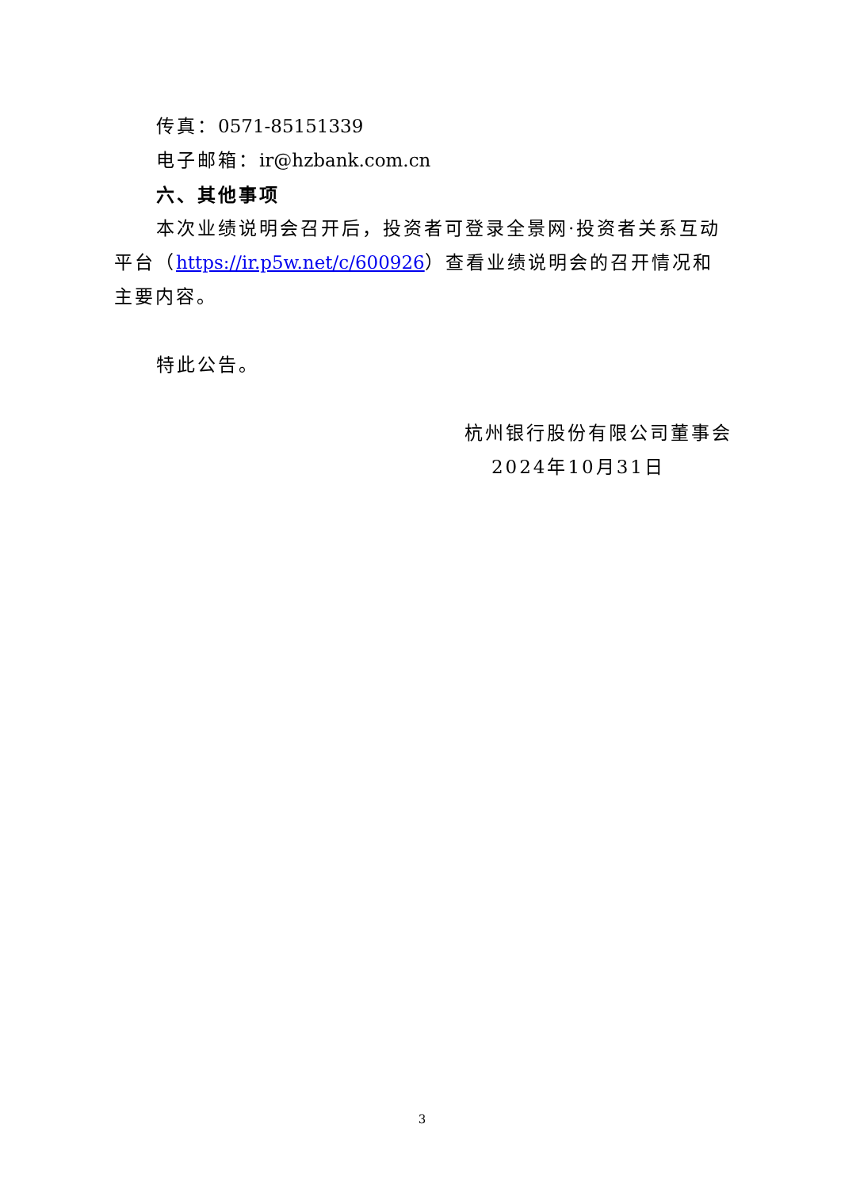传真：0571-85151339
电子邮箱：ir@hzbank.com.cn
六、其他事项
本次业绩说明会召开后，投资者可登录全景网·投资者关系互动平台（https://ir.p5w.net/c/600926）查看业绩说明会的召开情况和主要内容。
特此公告。
杭州银行股份有限公司董事会
2024年10月31日
3